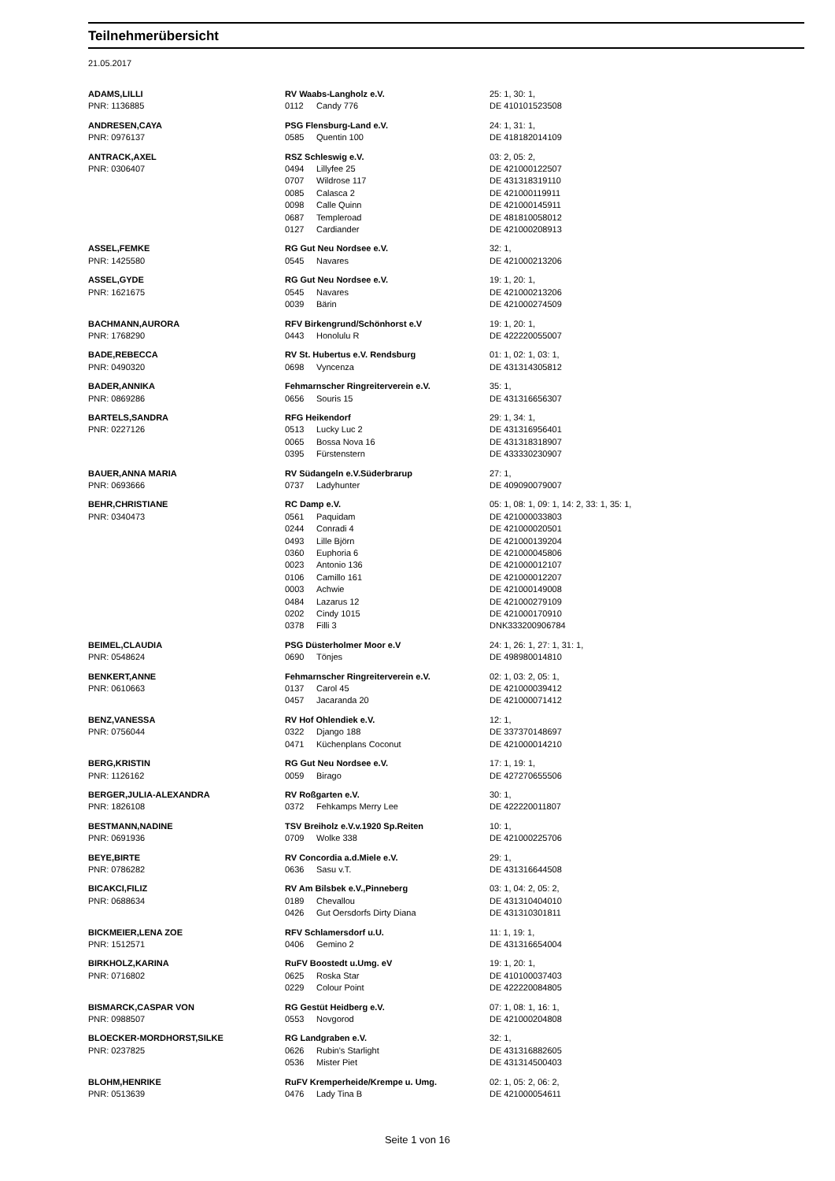Teilnehmerübersicht
21.05.2017
| ADAMS,LILLI | RV Waabs-Langholz e.V. | | 25: 1, 30: 1, |
| PNR: 1136885 | 0112 | Candy 776 | DE 410101523508 |
| ANDRESEN,CAYA | PSG Flensburg-Land e.V. | | 24: 1, 31: 1, |
| PNR: 0976137 | 0585 | Quentin 100 | DE 418182014109 |
| ANTRACK,AXEL | RSZ Schleswig e.V. | | 03: 2, 05: 2, |
| PNR: 0306407 | 0494 | Lillyfee 25 | DE 421000122507 |
| | 0707 | Wildrose 117 | DE 431318319110 |
| | 0085 | Calasca 2 | DE 421000119911 |
| | 0098 | Calle Quinn | DE 421000145911 |
| | 0687 | Templeroad | DE 481810058012 |
| | 0127 | Cardiander | DE 421000208913 |
| ASSEL,FEMKE | RG Gut Neu Nordsee e.V. | | 32: 1, |
| PNR: 1425580 | 0545 | Navares | DE 421000213206 |
| ASSEL,GYDE | RG Gut Neu Nordsee e.V. | | 19: 1, 20: 1, |
| PNR: 1621675 | 0545 | Navares | DE 421000213206 |
| | 0039 | Bärin | DE 421000274509 |
| BACHMANN,AURORA | RFV Birkengrund/Schönhorst e.V | | 19: 1, 20: 1, |
| PNR: 1768290 | 0443 | Honolulu R | DE 422220055007 |
| BADE,REBECCA | RV St. Hubertus e.V. Rendsburg | | 01: 1, 02: 1, 03: 1, |
| PNR: 0490320 | 0698 | Vyncenza | DE 431314305812 |
| BADER,ANNIKA | Fehmarnscher Ringreiterverein e.V. | | 35: 1, |
| PNR: 0869286 | 0656 | Souris 15 | DE 431316656307 |
| BARTELS,SANDRA | RFG Heikendorf | | 29: 1, 34: 1, |
| PNR: 0227126 | 0513 | Lucky Luc 2 | DE 431316956401 |
| | 0065 | Bossa Nova 16 | DE 431318318907 |
| | 0395 | Fürstenstern | DE 433330230907 |
| BAUER,ANNA MARIA | RV Südangeln e.V.Süderbrarup | | 27: 1, |
| PNR: 0693666 | 0737 | Ladyhunter | DE 409090079007 |
| BEHR,CHRISTIANE | RC Damp e.V. | | 05: 1, 08: 1, 09: 1, 14: 2, 33: 1, 35: 1, |
| PNR: 0340473 | 0561 | Paquidam | DE 421000033803 |
| | 0244 | Conradi 4 | DE 421000020501 |
| | 0493 | Lille Björn | DE 421000139204 |
| | 0360 | Euphoria 6 | DE 421000045806 |
| | 0023 | Antonio 136 | DE 421000012107 |
| | 0106 | Camillo 161 | DE 421000012207 |
| | 0003 | Achwie | DE 421000149008 |
| | 0484 | Lazarus 12 | DE 421000279109 |
| | 0202 | Cindy 1015 | DE 421000170910 |
| | 0378 | Filli 3 | DNK333200906784 |
| BEIMEL,CLAUDIA | PSG Düsterholmer Moor e.V | | 24: 1, 26: 1, 27: 1, 31: 1, |
| PNR: 0548624 | 0690 | Tönjes | DE 498980014810 |
| BENKERT,ANNE | Fehmarnscher Ringreiterverein e.V. | | 02: 1, 03: 2, 05: 1, |
| PNR: 0610663 | 0137 | Carol 45 | DE 421000039412 |
| | 0457 | Jacaranda 20 | DE 421000071412 |
| BENZ,VANESSA | RV Hof Ohlendiek e.V. | | 12: 1, |
| PNR: 0756044 | 0322 | Django 188 | DE 337370148697 |
| | 0471 | Küchenplans Coconut | DE 421000014210 |
| BERG,KRISTIN | RG Gut Neu Nordsee e.V. | | 17: 1, 19: 1, |
| PNR: 1126162 | 0059 | Birago | DE 427270655506 |
| BERGER,JULIA-ALEXANDRA | RV Roßgarten e.V. | | 30: 1, |
| PNR: 1826108 | 0372 | Fehkamps Merry Lee | DE 422220011807 |
| BESTMANN,NADINE | TSV Breiholz e.V.v.1920 Sp.Reiten | | 10: 1, |
| PNR: 0691936 | 0709 | Wolke 338 | DE 421000225706 |
| BEYE,BIRTE | RV Concordia a.d.Miele e.V. | | 29: 1, |
| PNR: 0786282 | 0636 | Sasu v.T. | DE 431316644508 |
| BICAKCI,FILIZ | RV Am Bilsbek e.V.,Pinneberg | | 03: 1, 04: 2, 05: 2, |
| PNR: 0688634 | 0189 | Chevallou | DE 431310404010 |
| | 0426 | Gut Oersdorfs Dirty Diana | DE 431310301811 |
| BICKMEIER,LENA ZOE | RFV Schlamersdorf u.U. | | 11: 1, 19: 1, |
| PNR: 1512571 | 0406 | Gemino 2 | DE 431316654004 |
| BIRKHOLZ,KARINA | RuFV Boostedt u.Umg. eV | | 19: 1, 20: 1, |
| PNR: 0716802 | 0625 | Roska Star | DE 410100037403 |
| | 0229 | Colour Point | DE 422220084805 |
| BISMARCK,CASPAR VON | RG Gestüt Heidberg e.V. | | 07: 1, 08: 1, 16: 1, |
| PNR: 0988507 | 0553 | Novgorod | DE 421000204808 |
| BLOECKER-MORDHORST,SILKE | RG Landgraben e.V. | | 32: 1, |
| PNR: 0237825 | 0626 | Rubin's Starlight | DE 431316882605 |
| | 0536 | Mister Piet | DE 431314500403 |
| BLOHM,HENRIKE | RuFV Kremperheide/Krempe u. Umg. | | 02: 1, 05: 2, 06: 2, |
| PNR: 0513639 | 0476 | Lady Tina B | DE 421000054611 |
Seite 1 von 16